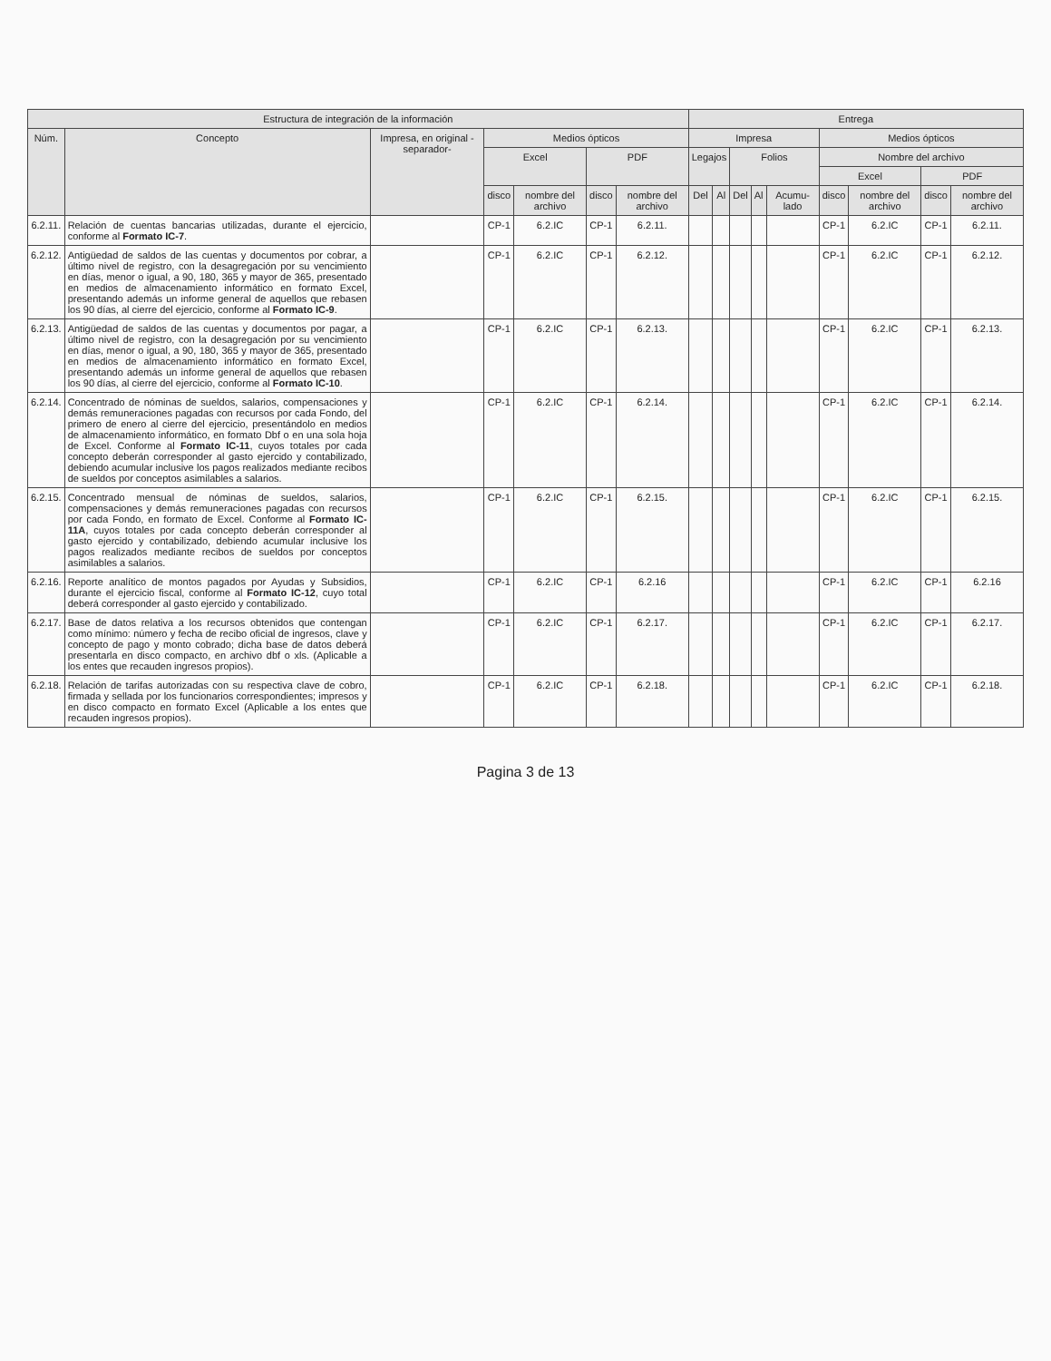| Estructura de integración de la información | | | | | | | Entrega | | | | | | | | |
| --- | --- | --- | --- | --- | --- | --- | --- | --- | --- | --- | --- | --- | --- | --- | --- |
| Núm. | Concepto | Impresa, en original -separador- | Medios ópticos | | | | Impresa | | | | | Medios ópticos | | | |
| | | | Excel | | PDF | | Legajos | | Folios | | | Nombre del archivo | | | |
| | | | | | | | | | | | | Excel | | PDF | |
| | | | disco | nombre del archivo | disco | nombre del archivo | Del | Al | Del | Al | Acumu-lado | disco | nombre del archivo | disco | nombre del archivo |
| 6.2.11. | Relación de cuentas bancarias utilizadas, durante el ejercicio, conforme al Formato IC-7 . | | CP-1 | 6.2.IC | CP-1 | 6.2.11. | | | | | | CP-1 | 6.2.IC | CP-1 | 6.2.11. |
| 6.2.12. | Antigüedad de saldos de las cuentas y documentos por cobrar, a último nivel de registro, con la desagregación por su vencimiento en días, menor o igual, a 90, 180, 365 y mayor de 365, presentado en medios de almacenamiento informático en formato Excel, presentando además un informe general de aquellos que rebasen los 90 días, al cierre del ejercicio, conforme al Formato IC-9 . | | CP-1 | 6.2.IC | CP-1 | 6.2.12. | | | | | | CP-1 | 6.2.IC | CP-1 | 6.2.12. |
| 6.2.13. | Antigüedad de saldos de las cuentas y documentos por pagar, a último nivel de registro, con la desagregación por su vencimiento en días, menor o igual, a 90, 180, 365 y mayor de 365, presentado en medios de almacenamiento informático en formato Excel, presentando además un informe general de aquellos que rebasen los 90 días, al cierre del ejercicio, conforme al Formato IC-10 . | | CP-1 | 6.2.IC | CP-1 | 6.2.13. | | | | | | CP-1 | 6.2.IC | CP-1 | 6.2.13. |
| 6.2.14. | Concentrado de nóminas de sueldos, salarios, compensaciones y demás remuneraciones pagadas con recursos por cada Fondo, del primero de enero al cierre del ejercicio, presentándolo en medios de almacenamiento informático, en formato Dbf o en una sola hoja de Excel. Conforme al Formato IC-11 , cuyos totales por cada concepto deberán corresponder al gasto ejercido y contabilizado, debiendo acumular inclusive los pagos realizados mediante recibos de sueldos por conceptos asimilables a salarios. | | CP-1 | 6.2.IC | CP-1 | 6.2.14. | | | | | | CP-1 | 6.2.IC | CP-1 | 6.2.14. |
| 6.2.15. | Concentrado mensual de nóminas de sueldos, salarios, compensaciones y demás remuneraciones pagadas con recursos por cada Fondo, en formato de Excel. Conforme al Formato IC-11A , cuyos totales por cada concepto deberán corresponder al gasto ejercido y contabilizado, debiendo acumular inclusive los pagos realizados mediante recibos de sueldos por conceptos asimilables a salarios. | | CP-1 | 6.2.IC | CP-1 | 6.2.15. | | | | | | CP-1 | 6.2.IC | CP-1 | 6.2.15. |
| 6.2.16. | Reporte analítico de montos pagados por Ayudas y Subsidios, durante el ejercicio fiscal, conforme al Formato IC-12 , cuyo total deberá corresponder al gasto ejercido y contabilizado. | | CP-1 | 6.2.IC | CP-1 | 6.2.16 | | | | | | CP-1 | 6.2.IC | CP-1 | 6.2.16 |
| 6.2.17. | Base de datos relativa a los recursos obtenidos que contengan como mínimo: número y fecha de recibo oficial de ingresos, clave y concepto de pago y monto cobrado; dicha base de datos deberá presentarla en disco compacto, en archivo dbf o xls. (Aplicable a los entes que recauden ingresos propios). | | CP-1 | 6.2.IC | CP-1 | 6.2.17. | | | | | | CP-1 | 6.2.IC | CP-1 | 6.2.17. |
| 6.2.18. | Relación de tarifas autorizadas con su respectiva clave de cobro, firmada y sellada por los funcionarios correspondientes; impresos y en disco compacto en formato Excel (Aplicable a los entes que recauden ingresos propios). | | CP-1 | 6.2.IC | CP-1 | 6.2.18. | | | | | | CP-1 | 6.2.IC | CP-1 | 6.2.18. |
Pagina 3 de 13